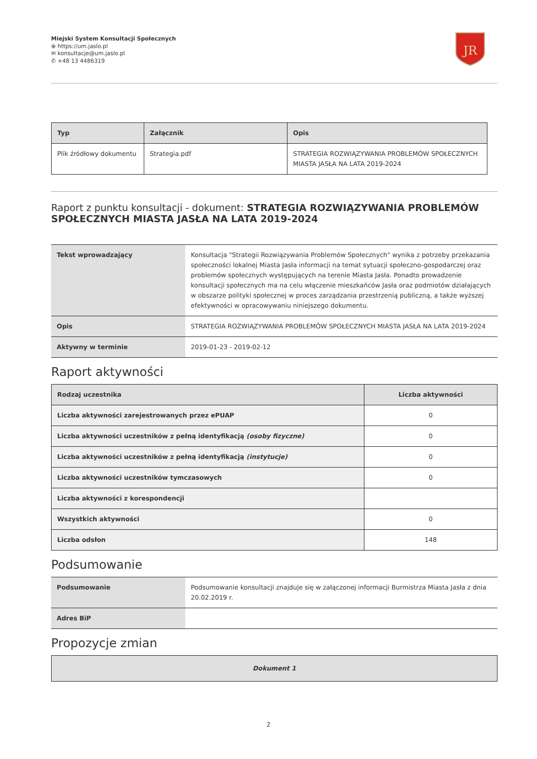Miejski System Konsultacji Społecznych
⊕ https://um.jaslo.pl
✉ konsultacje@um.jaslo.pl
✆ +48 13 4486319
JR
| Typ | Załącznik | Opis |
| --- | --- | --- |
| Plik źródłowy dokumentu | Strategia.pdf | STRATEGIA ROZWIĄZYWANIA PROBLEMÓW SPOŁECZNYCH MIASTA JASŁA NA LATA 2019-2024 |
Raport z punktu konsultacji - dokument: STRATEGIA ROZWIĄZYWANIA PROBLEMÓW SPOŁECZNYCH MIASTA JASŁA NA LATA 2019-2024
| Tekst wprowadzający | Konsultacja "Strategii Rozwiązywania Problemów Społecznych" wynika z potrzeby przekazania społeczności lokalnej Miasta Jasła informacji na temat sytuacji społeczno-gospodarczej oraz problemów społecznych występujących na terenie Miasta Jasła. Ponadto prowadzenie konsultacji społecznych ma na celu włączenie mieszkańców Jasła oraz podmiotów działających w obszarze polityki społecznej w proces zarządzania przestrzenią publiczną, a także wyższej efektywności w opracowywaniu niniejszego dokumentu. |
| Opis | STRATEGIA ROZWIĄZYWANIA PROBLEMÓW SPOŁECZNYCH MIASTA JASŁA NA LATA 2019-2024 |
| Aktywny w terminie | 2019-01-23 - 2019-02-12 |
Raport aktywności
| Rodzaj uczestnika | Liczba aktywności |
| --- | --- |
| Liczba aktywności zarejestrowanych przez ePUAP | 0 |
| Liczba aktywności uczestników z pełną identyfikacją (osoby fizyczne) | 0 |
| Liczba aktywności uczestników z pełną identyfikacją (instytucje) | 0 |
| Liczba aktywności uczestników tymczasowych | 0 |
| Liczba aktywności z korespondencji | |
| Wszystkich aktywności | 0 |
| Liczba odsłon | 148 |
Podsumowanie
| Podsumowanie | Podsumowanie konsultacji znajduje się w załączonej informacji Burmistrza Miasta Jasła z dnia 20.02.2019 r. |
| Adres BiP | |
Propozycje zmian
| Dokument 1 |
| --- |
2